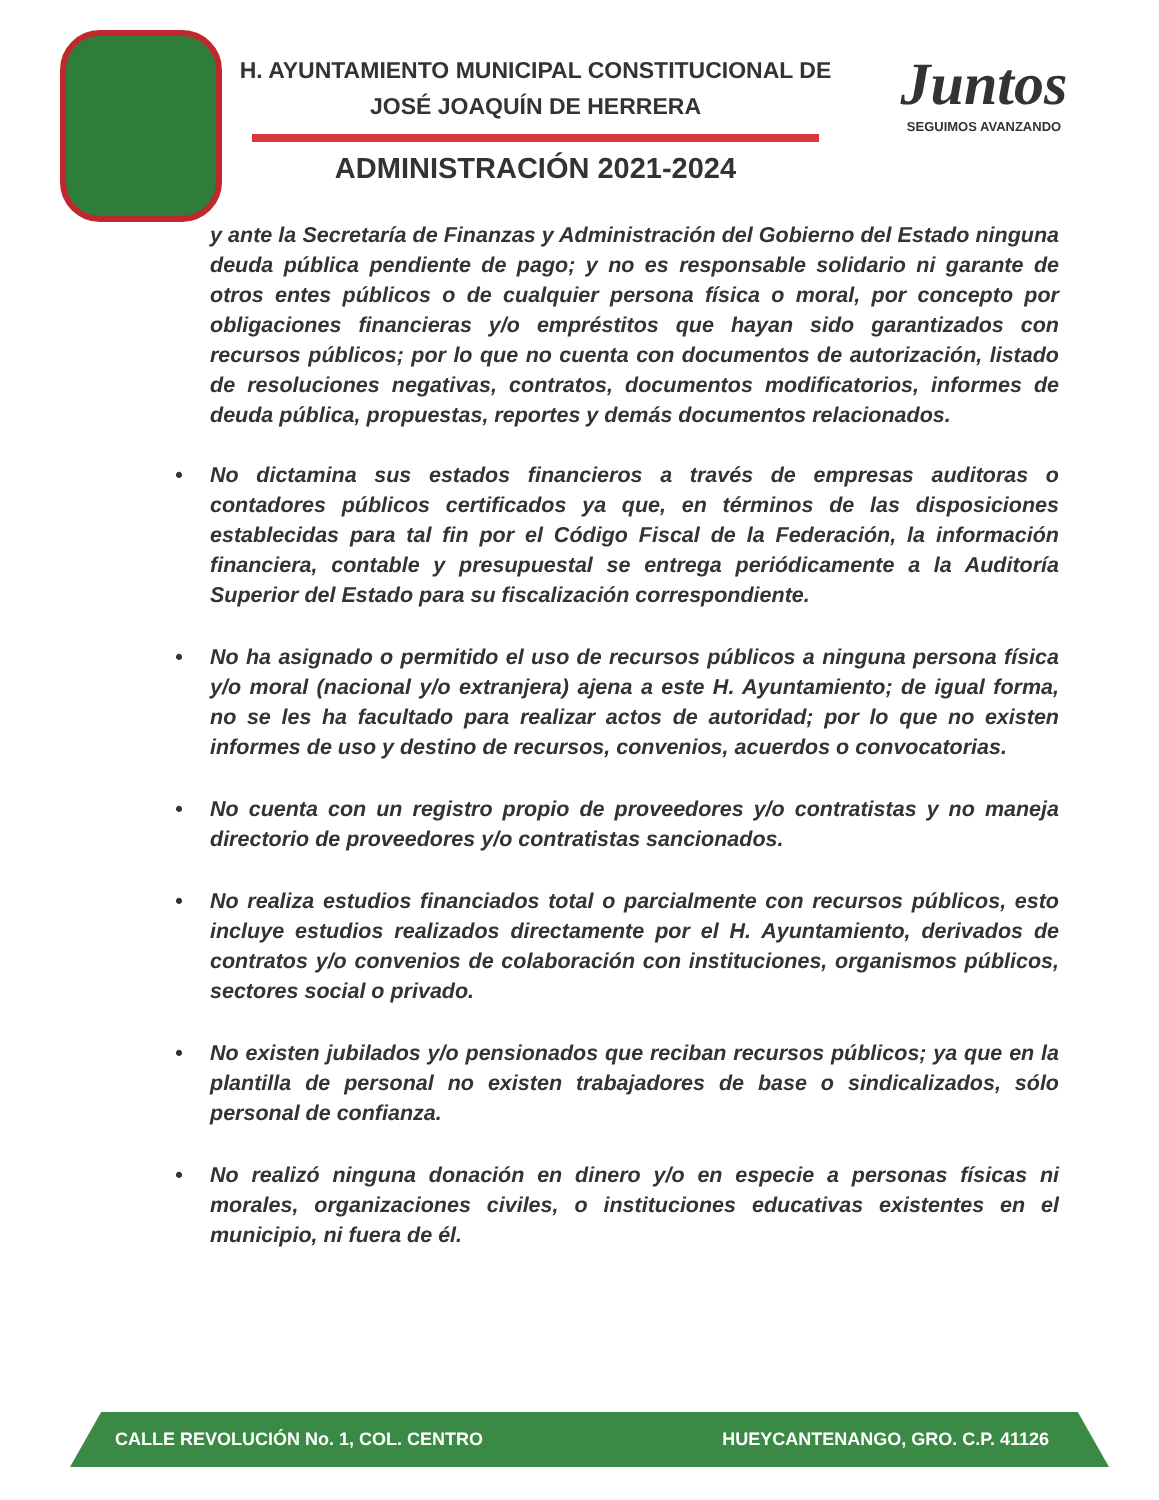H. AYUNTAMIENTO MUNICIPAL CONSTITUCIONAL DE
JOSÉ JOAQUÍN DE HERRERA
ADMINISTRACIÓN 2021-2024
Juntos
SEGUIMOS AVANZANDO
y ante la Secretaría de Finanzas y Administración del Gobierno del Estado ninguna deuda pública pendiente de pago; y no es responsable solidario ni garante de otros entes públicos o de cualquier persona física o moral, por concepto por obligaciones financieras y/o empréstitos que hayan sido garantizados con recursos públicos; por lo que no cuenta con documentos de autorización, listado de resoluciones negativas, contratos, documentos modificatorios, informes de deuda pública, propuestas, reportes y demás documentos relacionados.
• No dictamina sus estados financieros a través de empresas auditoras o contadores públicos certificados ya que, en términos de las disposiciones establecidas para tal fin por el Código Fiscal de la Federación, la información financiera, contable y presupuestal se entrega periódicamente a la Auditoría Superior del Estado para su fiscalización correspondiente.
• No ha asignado o permitido el uso de recursos públicos a ninguna persona física y/o moral (nacional y/o extranjera) ajena a este H. Ayuntamiento; de igual forma, no se les ha facultado para realizar actos de autoridad; por lo que no existen informes de uso y destino de recursos, convenios, acuerdos o convocatorias.
• No cuenta con un registro propio de proveedores y/o contratistas y no maneja directorio de proveedores y/o contratistas sancionados.
• No realiza estudios financiados total o parcialmente con recursos públicos, esto incluye estudios realizados directamente por el H. Ayuntamiento, derivados de contratos y/o convenios de colaboración con instituciones, organismos públicos, sectores social o privado.
• No existen jubilados y/o pensionados que reciban recursos públicos; ya que en la plantilla de personal no existen trabajadores de base o sindicalizados, sólo personal de confianza.
• No realizó ninguna donación en dinero y/o en especie a personas físicas ni morales, organizaciones civiles, o instituciones educativas existentes en el municipio, ni fuera de él.
CALLE REVOLUCIÓN No. 1, COL. CENTRO HUEYCANTENANGO, GRO. C.P. 41126